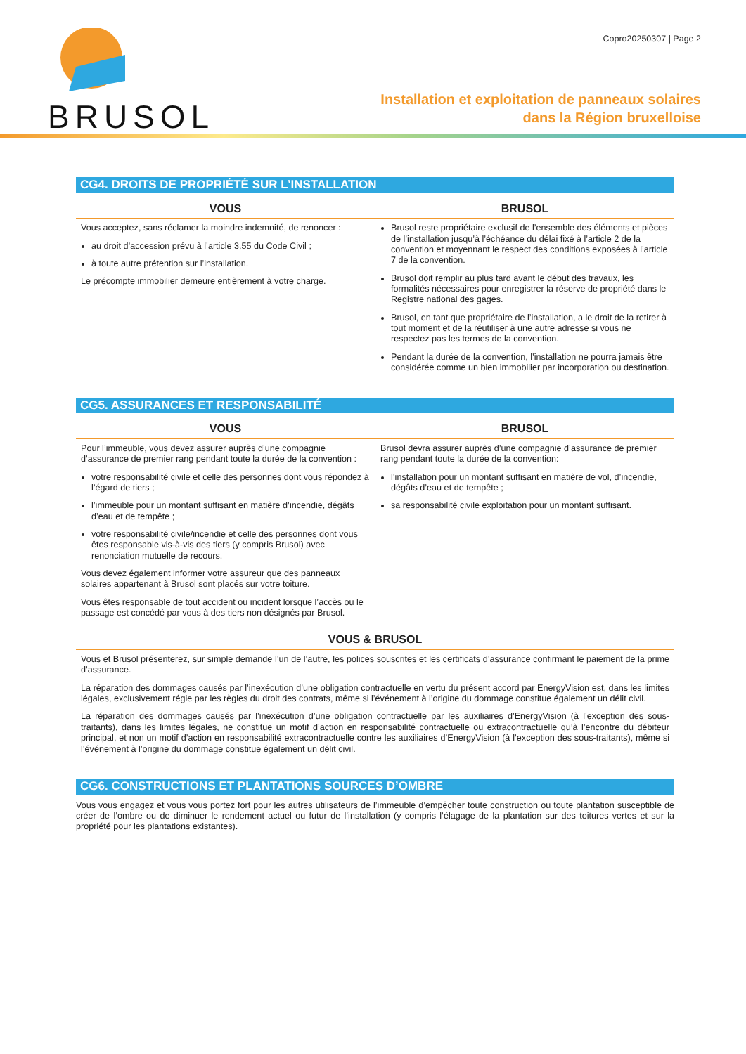BRUSOL
Copro20250307 | Page 2
Installation et exploitation de panneaux solaires
dans la Région bruxelloise
CG4. DROITS DE PROPRIÉTÉ SUR L’INSTALLATION
| VOUS | BRUSOL |
| --- | --- |
| Vous acceptez, sans réclamer la moindre indemnité, de renoncer : au droit d’accession prévu à l’article 3.55 du Code Civil ; à toute autre prétention sur l’installation. Le précompte immobilier demeure entièrement à votre charge. | Brusol reste propriétaire exclusif de l’ensemble des éléments et pièces de l’installation jusqu’à l’échéance du délai fixé à l’article 2 de la convention et moyennant le respect des conditions exposées à l’article 7 de la convention. Brusol doit remplir au plus tard avant le début des travaux, les formalités nécessaires pour enregistrer la réserve de propriété dans le Registre national des gages. Brusol, en tant que propriétaire de l’installation, a le droit de la retirer à tout moment et de la réutiliser à une autre adresse si vous ne respectez pas les termes de la convention. Pendant la durée de la convention, l’installation ne pourra jamais être considérée comme un bien immobilier par incorporation ou destination. |
CG5. ASSURANCES ET RESPONSABILITÉ
| VOUS | BRUSOL |
| --- | --- |
| Pour l’immeuble, vous devez assurer auprès d’une compagnie d’assurance de premier rang pendant toute la durée de la convention : votre responsabilité civile et celle des personnes dont vous répondez à l’égard de tiers ; l’immeuble pour un montant suffisant en matière d’incendie, dégâts d’eau et de tempête ; votre responsabilité civile/incendie et celle des personnes dont vous êtes responsable vis-à-vis des tiers (y compris Brusol) avec renonciation mutuelle de recours. Vous devez également informer votre assureur que des panneaux solaires appartenant à Brusol sont placés sur votre toiture. Vous êtes responsable de tout accident ou incident lorsque l’accès ou le passage est concédé par vous à des tiers non désignés par Brusol. | Brusol devra assurer auprès d’une compagnie d’assurance de premier rang pendant toute la durée de la convention: l’installation pour un montant suffisant en matière de vol, d’incendie, dégâts d’eau et de tempête ; sa responsabilité civile exploitation pour un montant suffisant. |
| VOUS & BRUSOL | |
| Vous et Brusol présenterez, sur simple demande l’un de l’autre, les polices souscrites et les certificats d’assurance confirmant le paiement de la prime d’assurance. La réparation des dommages causés par l’inexécution d’une obligation contractuelle en vertu du présent accord par EnergyVision est, dans les limites légales, exclusivement régie par les règles du droit des contrats, même si l’événement à l’origine du dommage constitue également un délit civil. La réparation des dommages causés par l’inexécution d’une obligation contractuelle par les auxiliaires d’EnergyVision (à l’exception des sous-traitants), dans les limites légales, ne constitue un motif d’action en responsabilité contractuelle ou extracontractuelle qu’à l’encontre du débiteur principal, et non un motif d’action en responsabilité extracontractuelle contre les auxiliaires d’EnergyVision (à l’exception des sous-traitants), même si l’événement à l’origine du dommage constitue également un délit civil. | |
CG6. CONSTRUCTIONS ET PLANTATIONS SOURCES D’OMBRE
Vous vous engagez et vous vous portez fort pour les autres utilisateurs de l’immeuble d’empêcher toute construction ou toute plantation susceptible de créer de l’ombre ou de diminuer le rendement actuel ou futur de l’installation (y compris l’élagage de la plantation sur des toitures vertes et sur la propriété pour les plantations existantes).